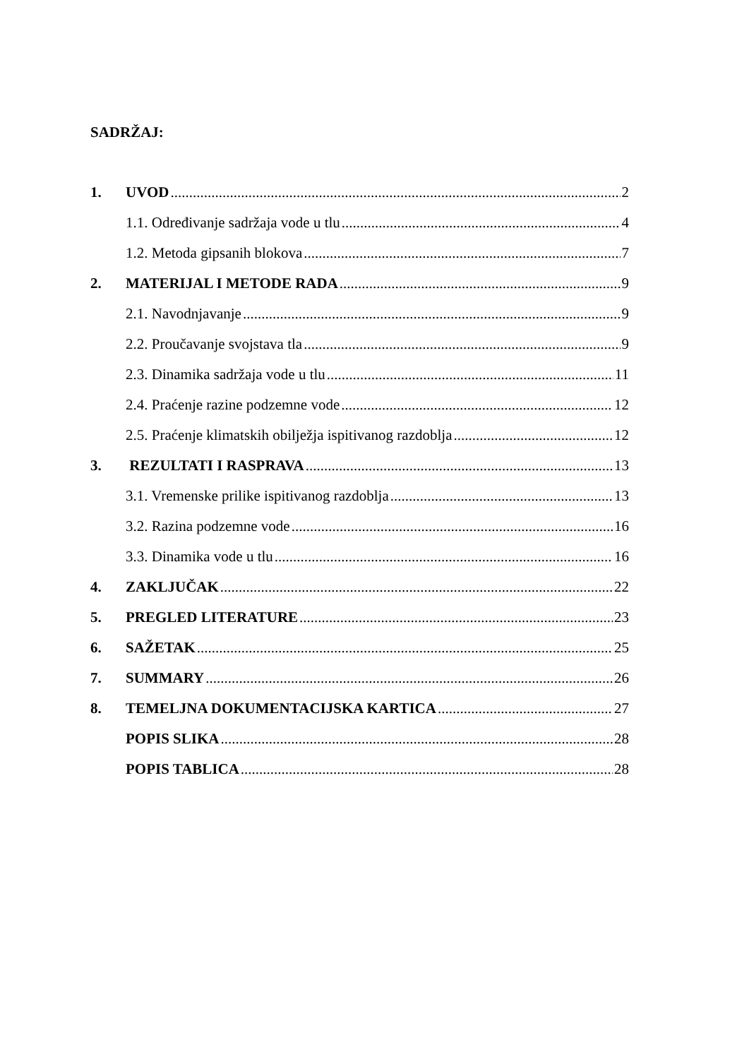SADRŽAJ:
1. UVOD 2
1.1. Određivanje sadržaja vode u tlu 4
1.2. Metoda gipsanih blokova 7
2. MATERIJAL I METODE RADA 9
2.1. Navodnjavanje 9
2.2. Proučavanje svojstava tla 9
2.3. Dinamika sadržaja vode u tlu 11
2.4. Praćenje razine podzemne vode 12
2.5. Praćenje klimatskih obilježja ispitivanog razdoblja 12
3. REZULTATI I RASPRAVA 13
3.1. Vremenske prilike ispitivanog razdoblja 13
3.2. Razina podzemne vode 16
3.3. Dinamika vode u tlu 16
4. ZAKLJUČAK 22
5. PREGLED LITERATURE 23
6. SAŽETAK 25
7. SUMMARY 26
8. TEMELJNA DOKUMENTACIJSKA KARTICA 27
POPIS SLIKA 28
POPIS TABLICA 28